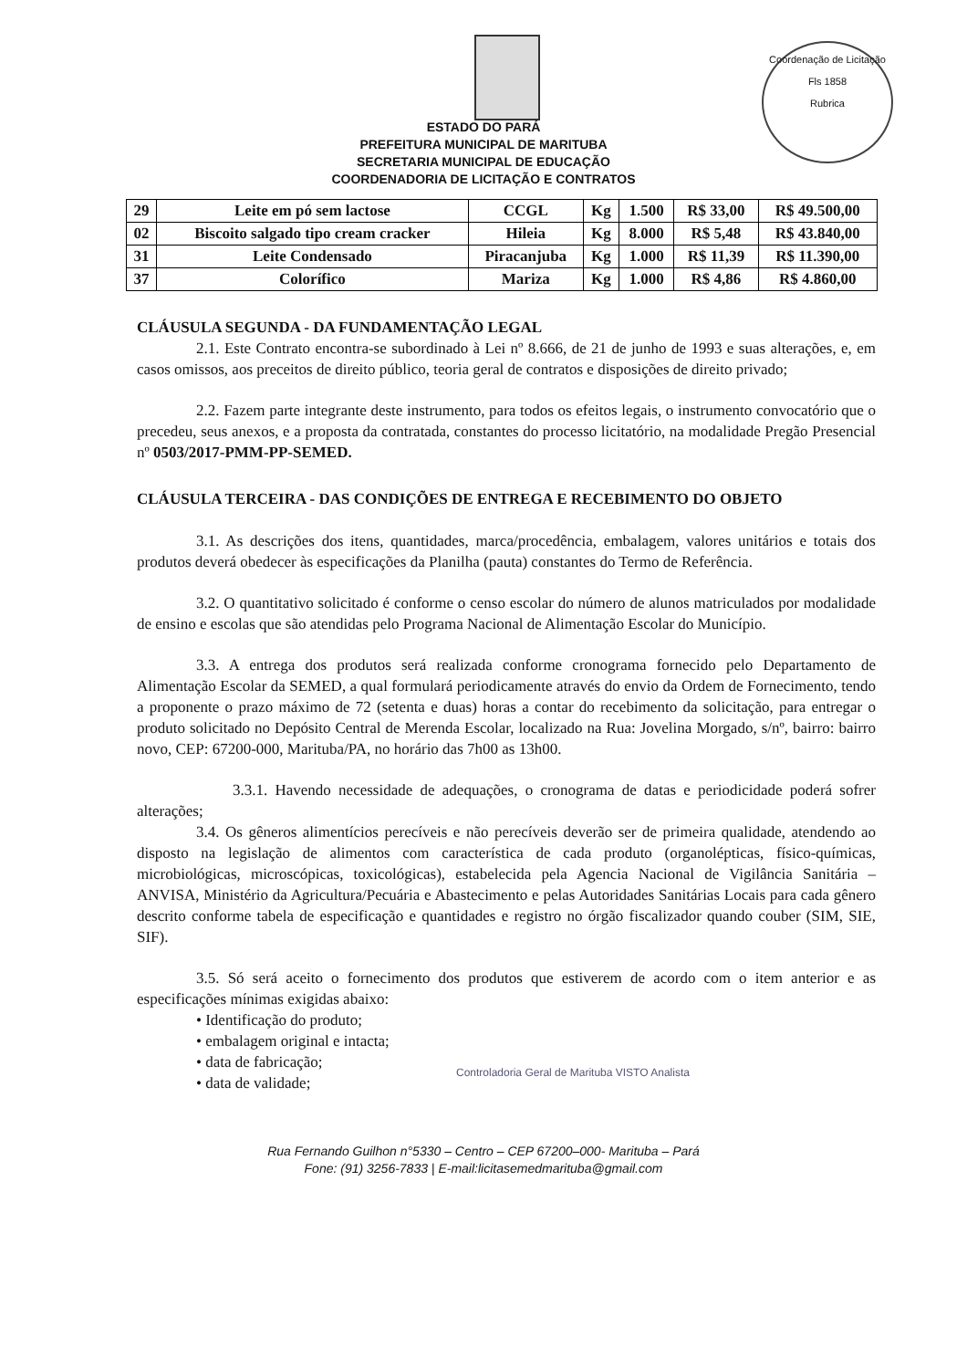Coordenação de Licitação
Fls 1858
Rubrica
ESTADO DO PARÁ
PREFEITURA MUNICIPAL DE MARITUBA
SECRETARIA MUNICIPAL DE EDUCAÇÃO
COORDENADORIA DE LICITAÇÃO E CONTRATOS
| 29 | Leite em pó sem lactose | CCGL | Kg | 1.500 | R$ 33,00 | R$ 49.500,00 |
| 02 | Biscoito salgado tipo cream cracker | Hileia | Kg | 8.000 | R$ 5,48 | R$ 43.840,00 |
| 31 | Leite Condensado | Piracanjuba | Kg | 1.000 | R$ 11,39 | R$ 11.390,00 |
| 37 | Colorífico | Mariza | Kg | 1.000 | R$ 4,86 | R$ 4.860,00 |
CLÁUSULA SEGUNDA - DA FUNDAMENTAÇÃO LEGAL
2.1. Este Contrato encontra-se subordinado à Lei nº 8.666, de 21 de junho de 1993 e suas alterações, e, em casos omissos, aos preceitos de direito público, teoria geral de contratos e disposições de direito privado;
2.2. Fazem parte integrante deste instrumento, para todos os efeitos legais, o instrumento convocatório que o precedeu, seus anexos, e a proposta da contratada, constantes do processo licitatório, na modalidade Pregão Presencial nº 0503/2017-PMM-PP-SEMED.
CLÁUSULA TERCEIRA - DAS CONDIÇÕES DE ENTREGA E RECEBIMENTO DO OBJETO
3.1. As descrições dos itens, quantidades, marca/procedência, embalagem, valores unitários e totais dos produtos deverá obedecer às especificações da Planilha (pauta) constantes do Termo de Referência.
3.2. O quantitativo solicitado é conforme o censo escolar do número de alunos matriculados por modalidade de ensino e escolas que são atendidas pelo Programa Nacional de Alimentação Escolar do Município.
3.3. A entrega dos produtos será realizada conforme cronograma fornecido pelo Departamento de Alimentação Escolar da SEMED, a qual formulará periodicamente através do envio da Ordem de Fornecimento, tendo a proponente o prazo máximo de 72 (setenta e duas) horas a contar do recebimento da solicitação, para entregar o produto solicitado no Depósito Central de Merenda Escolar, localizado na Rua: Jovelina Morgado, s/nº, bairro: bairro novo, CEP: 67200-000, Marituba/PA, no horário das 7h00 as 13h00.
3.3.1. Havendo necessidade de adequações, o cronograma de datas e periodicidade poderá sofrer alterações;
3.4. Os gêneros alimentícios perecíveis e não perecíveis deverão ser de primeira qualidade, atendendo ao disposto na legislação de alimentos com característica de cada produto (organolépticas, físico-químicas, microbiológicas, microscópicas, toxicológicas), estabelecida pela Agencia Nacional de Vigilância Sanitária – ANVISA, Ministério da Agricultura/Pecuária e Abastecimento e pelas Autoridades Sanitárias Locais para cada gênero descrito conforme tabela de especificação e quantidades e registro no órgão fiscalizador quando couber (SIM, SIE, SIF).
3.5. Só será aceito o fornecimento dos produtos que estiverem de acordo com o item anterior e as especificações mínimas exigidas abaixo:
• Identificação do produto;
• embalagem original e intacta;
• data de fabricação;
• data de validade;
Controladoria Geral de Marituba VISTO Analista
Rua Fernando Guilhon n°5330 – Centro – CEP 67200–000- Marituba – Pará
Fone: (91) 3256-7833 | E-mail:licitasemedmarituba@gmail.com